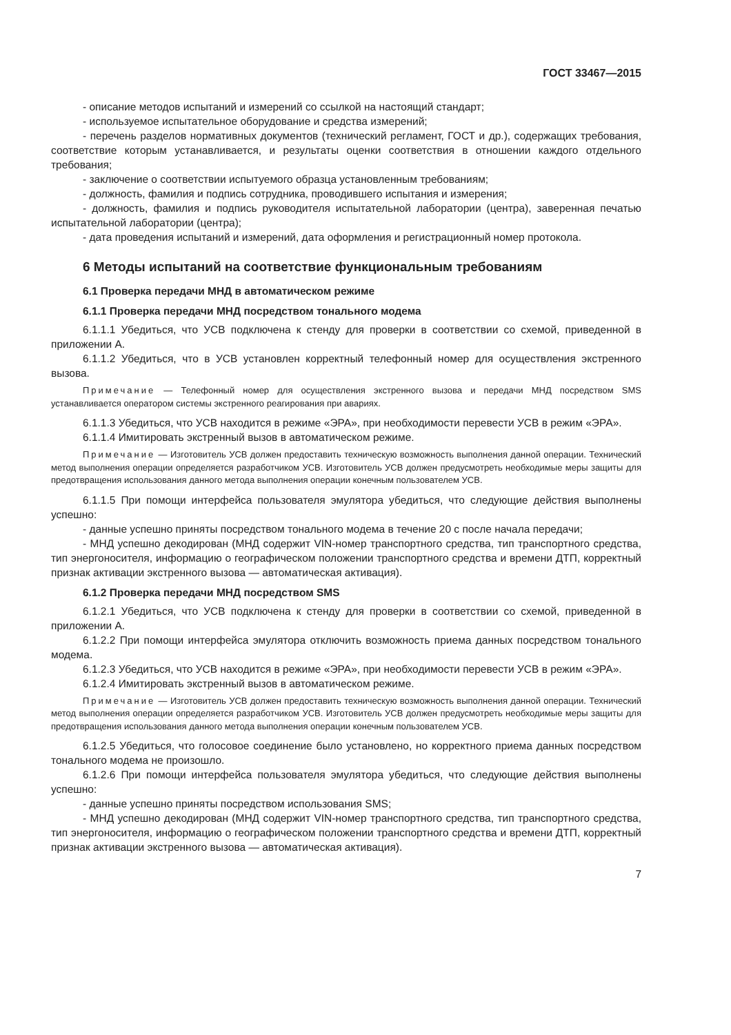ГОСТ 33467—2015
- описание методов испытаний и измерений со ссылкой на настоящий стандарт;
- используемое испытательное оборудование и средства измерений;
- перечень разделов нормативных документов (технический регламент, ГОСТ и др.), содержащих требования, соответствие которым устанавливается, и результаты оценки соответствия в отношении каждого отдельного требования;
- заключение о соответствии испытуемого образца установленным требованиям;
- должность, фамилия и подпись сотрудника, проводившего испытания и измерения;
- должность, фамилия и подпись руководителя испытательной лаборатории (центра), заверенная печатью испытательной лаборатории (центра);
- дата проведения испытаний и измерений, дата оформления и регистрационный номер протокола.
6 Методы испытаний на соответствие функциональным требованиям
6.1 Проверка передачи МНД в автоматическом режиме
6.1.1 Проверка передачи МНД посредством тонального модема
6.1.1.1 Убедиться, что УСВ подключена к стенду для проверки в соответствии со схемой, приведенной в приложении А.
6.1.1.2 Убедиться, что в УСВ установлен корректный телефонный номер для осуществления экстренного вызова.
Примечание — Телефонный номер для осуществления экстренного вызова и передачи МНД посредством SMS устанавливается оператором системы экстренного реагирования при авариях.
6.1.1.3 Убедиться, что УСВ находится в режиме «ЭРА», при необходимости перевести УСВ в режим «ЭРА».
6.1.1.4 Имитировать экстренный вызов в автоматическом режиме.
Примечание — Изготовитель УСВ должен предоставить техническую возможность выполнения данной операции. Технический метод выполнения операции определяется разработчиком УСВ. Изготовитель УСВ должен предусмотреть необходимые меры защиты для предотвращения использования данного метода выполнения операции конечным пользователем УСВ.
6.1.1.5 При помощи интерфейса пользователя эмулятора убедиться, что следующие действия выполнены успешно:
- данные успешно приняты посредством тонального модема в течение 20 с после начала передачи;
- МНД успешно декодирован (МНД содержит VIN-номер транспортного средства, тип транспортного средства, тип энергоносителя, информацию о географическом положении транспортного средства и времени ДТП, корректный признак активации экстренного вызова — автоматическая активация).
6.1.2 Проверка передачи МНД посредством SMS
6.1.2.1 Убедиться, что УСВ подключена к стенду для проверки в соответствии со схемой, приведенной в приложении А.
6.1.2.2 При помощи интерфейса эмулятора отключить возможность приема данных посредством тонального модема.
6.1.2.3 Убедиться, что УСВ находится в режиме «ЭРА», при необходимости перевести УСВ в режим «ЭРА».
6.1.2.4 Имитировать экстренный вызов в автоматическом режиме.
Примечание — Изготовитель УСВ должен предоставить техническую возможность выполнения данной операции. Технический метод выполнения операции определяется разработчиком УСВ. Изготовитель УСВ должен предусмотреть необходимые меры защиты для предотвращения использования данного метода выполнения операции конечным пользователем УСВ.
6.1.2.5 Убедиться, что голосовое соединение было установлено, но корректного приема данных посредством тонального модема не произошло.
6.1.2.6 При помощи интерфейса пользователя эмулятора убедиться, что следующие действия выполнены успешно:
- данные успешно приняты посредством использования SMS;
- МНД успешно декодирован (МНД содержит VIN-номер транспортного средства, тип транспортного средства, тип энергоносителя, информацию о географическом положении транспортного средства и времени ДТП, корректный признак активации экстренного вызова — автоматическая активация).
7